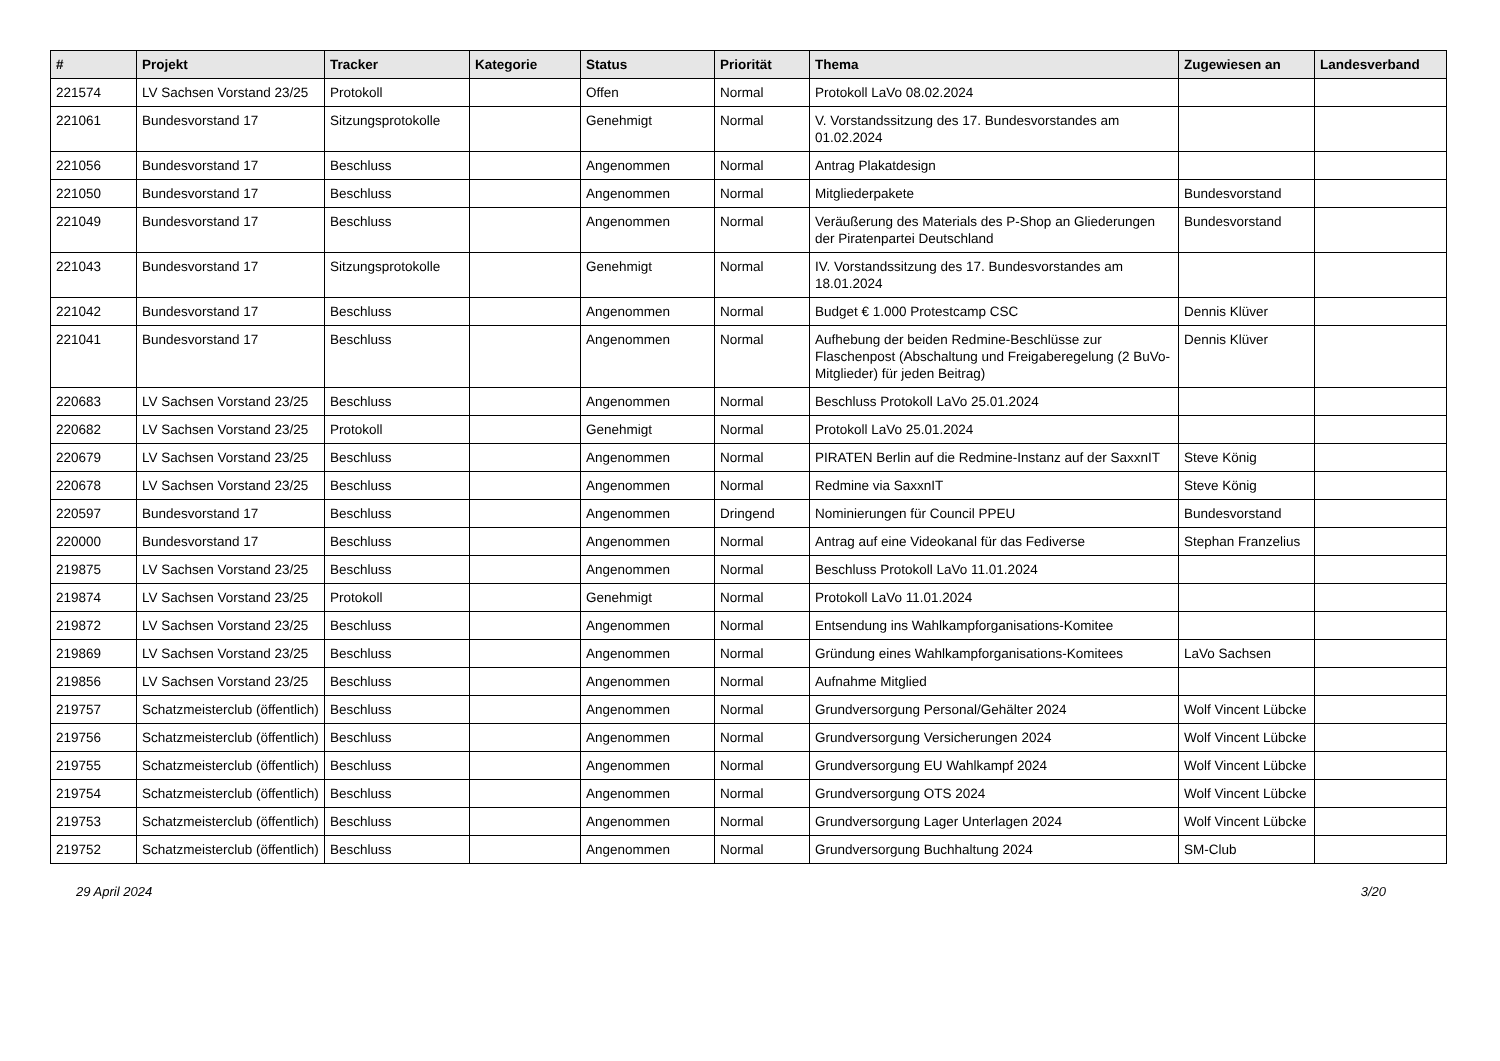| # | Projekt | Tracker | Kategorie | Status | Priorität | Thema | Zugewiesen an | Landesverband |
| --- | --- | --- | --- | --- | --- | --- | --- | --- |
| 221574 | LV Sachsen Vorstand 23/25 | Protokoll | | Offen | Normal | Protokoll LaVo 08.02.2024 | | |
| 221061 | Bundesvorstand 17 | Sitzungsprotokolle | | Genehmigt | Normal | V. Vorstandssitzung des 17. Bundesvorstandes am 01.02.2024 | | |
| 221056 | Bundesvorstand 17 | Beschluss | | Angenommen | Normal | Antrag Plakatdesign | | |
| 221050 | Bundesvorstand 17 | Beschluss | | Angenommen | Normal | Mitgliederpakete | Bundesvorstand | |
| 221049 | Bundesvorstand 17 | Beschluss | | Angenommen | Normal | Veräußerung des Materials des P-Shop an Gliederungen der Piratenpartei Deutschland | Bundesvorstand | |
| 221043 | Bundesvorstand 17 | Sitzungsprotokolle | | Genehmigt | Normal | IV. Vorstandssitzung des 17. Bundesvorstandes am 18.01.2024 | | |
| 221042 | Bundesvorstand 17 | Beschluss | | Angenommen | Normal | Budget € 1.000 Protestcamp CSC | Dennis Klüver | |
| 221041 | Bundesvorstand 17 | Beschluss | | Angenommen | Normal | Aufhebung der beiden Redmine-Beschlüsse zur Flaschenpost (Abschaltung und Freigaberegelung (2 BuVo-Mitglieder) für jeden Beitrag) | Dennis Klüver | |
| 220683 | LV Sachsen Vorstand 23/25 | Beschluss | | Angenommen | Normal | Beschluss Protokoll LaVo 25.01.2024 | | |
| 220682 | LV Sachsen Vorstand 23/25 | Protokoll | | Genehmigt | Normal | Protokoll LaVo 25.01.2024 | | |
| 220679 | LV Sachsen Vorstand 23/25 | Beschluss | | Angenommen | Normal | PIRATEN Berlin auf die Redmine-Instanz auf der SaxxnIT | Steve König | |
| 220678 | LV Sachsen Vorstand 23/25 | Beschluss | | Angenommen | Normal | Redmine via SaxxnIT | Steve König | |
| 220597 | Bundesvorstand 17 | Beschluss | | Angenommen | Dringend | Nominierungen für Council PPEU | Bundesvorstand | |
| 220000 | Bundesvorstand 17 | Beschluss | | Angenommen | Normal | Antrag auf eine Videokanal für das Fediverse | Stephan Franzelius | |
| 219875 | LV Sachsen Vorstand 23/25 | Beschluss | | Angenommen | Normal | Beschluss Protokoll LaVo 11.01.2024 | | |
| 219874 | LV Sachsen Vorstand 23/25 | Protokoll | | Genehmigt | Normal | Protokoll LaVo 11.01.2024 | | |
| 219872 | LV Sachsen Vorstand 23/25 | Beschluss | | Angenommen | Normal | Entsendung ins Wahlkampforganisations-Komitee | | |
| 219869 | LV Sachsen Vorstand 23/25 | Beschluss | | Angenommen | Normal | Gründung eines Wahlkampforganisations-Komitees | LaVo Sachsen | |
| 219856 | LV Sachsen Vorstand 23/25 | Beschluss | | Angenommen | Normal | Aufnahme Mitglied | | |
| 219757 | Schatzmeisterclub (öffentlich) | Beschluss | | Angenommen | Normal | Grundversorgung Personal/Gehälter 2024 | Wolf Vincent Lübcke | |
| 219756 | Schatzmeisterclub (öffentlich) | Beschluss | | Angenommen | Normal | Grundversorgung Versicherungen 2024 | Wolf Vincent Lübcke | |
| 219755 | Schatzmeisterclub (öffentlich) | Beschluss | | Angenommen | Normal | Grundversorgung EU Wahlkampf 2024 | Wolf Vincent Lübcke | |
| 219754 | Schatzmeisterclub (öffentlich) | Beschluss | | Angenommen | Normal | Grundversorgung OTS 2024 | Wolf Vincent Lübcke | |
| 219753 | Schatzmeisterclub (öffentlich) | Beschluss | | Angenommen | Normal | Grundversorgung Lager Unterlagen 2024 | Wolf Vincent Lübcke | |
| 219752 | Schatzmeisterclub (öffentlich) | Beschluss | | Angenommen | Normal | Grundversorgung Buchhaltung 2024 | SM-Club | |
29 April 2024 3/20